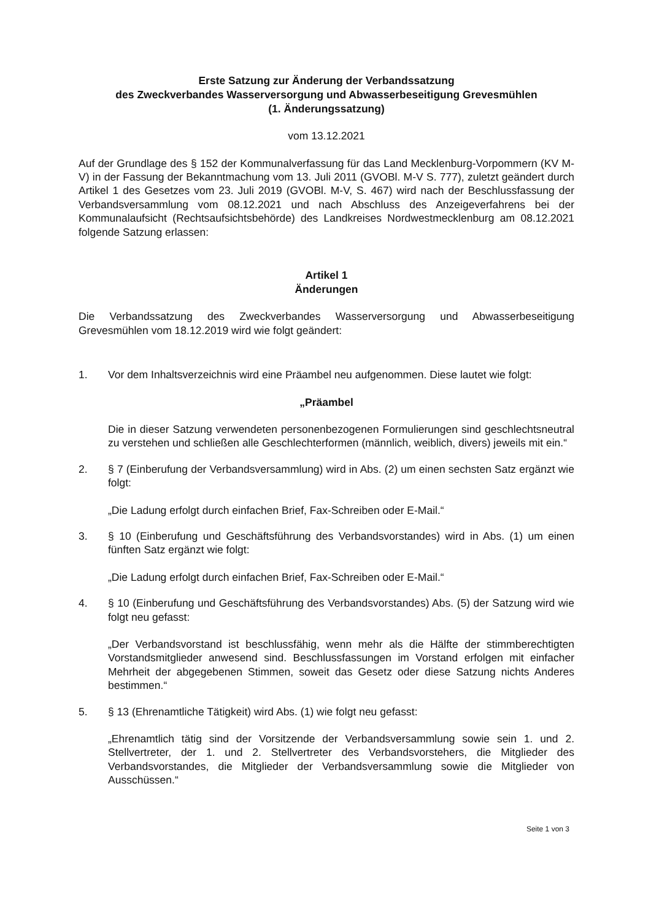Erste Satzung zur Änderung der Verbandssatzung
des Zweckverbandes Wasserversorgung und Abwasserbeseitigung Grevesmühlen
(1. Änderungssatzung)
vom 13.12.2021
Auf der Grundlage des § 152 der Kommunalverfassung für das Land Mecklenburg-Vorpommern (KV M-V) in der Fassung der Bekanntmachung vom 13. Juli 2011 (GVOBl. M-V S. 777), zuletzt geändert durch Artikel 1 des Gesetzes vom 23. Juli 2019 (GVOBl. M-V, S. 467) wird nach der Beschlussfassung der Verbandsversammlung vom 08.12.2021 und nach Abschluss des Anzeigeverfahrens bei der Kommunalaufsicht (Rechtsaufsichtsbehörde) des Landkreises Nordwestmecklenburg am 08.12.2021 folgende Satzung erlassen:
Artikel 1
Änderungen
Die Verbandssatzung des Zweckverbandes Wasserversorgung und Abwasserbeseitigung Grevesmühlen vom 18.12.2019 wird wie folgt geändert:
1. Vor dem Inhaltsverzeichnis wird eine Präambel neu aufgenommen. Diese lautet wie folgt:
„Präambel
Die in dieser Satzung verwendeten personenbezogenen Formulierungen sind geschlechtsneutral zu verstehen und schließen alle Geschlechterformen (männlich, weiblich, divers) jeweils mit ein.“
2. § 7 (Einberufung der Verbandsversammlung) wird in Abs. (2) um einen sechsten Satz ergänzt wie folgt:
„Die Ladung erfolgt durch einfachen Brief, Fax-Schreiben oder E-Mail.“
3. § 10 (Einberufung und Geschäftsführung des Verbandsvorstandes) wird in Abs. (1) um einen fünften Satz ergänzt wie folgt:
„Die Ladung erfolgt durch einfachen Brief, Fax-Schreiben oder E-Mail.“
4. § 10 (Einberufung und Geschäftsführung des Verbandsvorstandes) Abs. (5) der Satzung wird wie folgt neu gefasst:
„Der Verbandsvorstand ist beschlussfähig, wenn mehr als die Hälfte der stimmberechtigten Vorstandsmitglieder anwesend sind. Beschlussfassungen im Vorstand erfolgen mit einfacher Mehrheit der abgegebenen Stimmen, soweit das Gesetz oder diese Satzung nichts Anderes bestimmen.“
5. § 13 (Ehrenamtliche Tätigkeit) wird Abs. (1) wie folgt neu gefasst:
„Ehrenamtlich tätig sind der Vorsitzende der Verbandsversammlung sowie sein 1. und 2. Stellvertreter, der 1. und 2. Stellvertreter des Verbandsvorstehers, die Mitglieder des Verbandsvorstandes, die Mitglieder der Verbandsversammlung sowie die Mitglieder von Ausschüssen.“
Seite 1 von 3